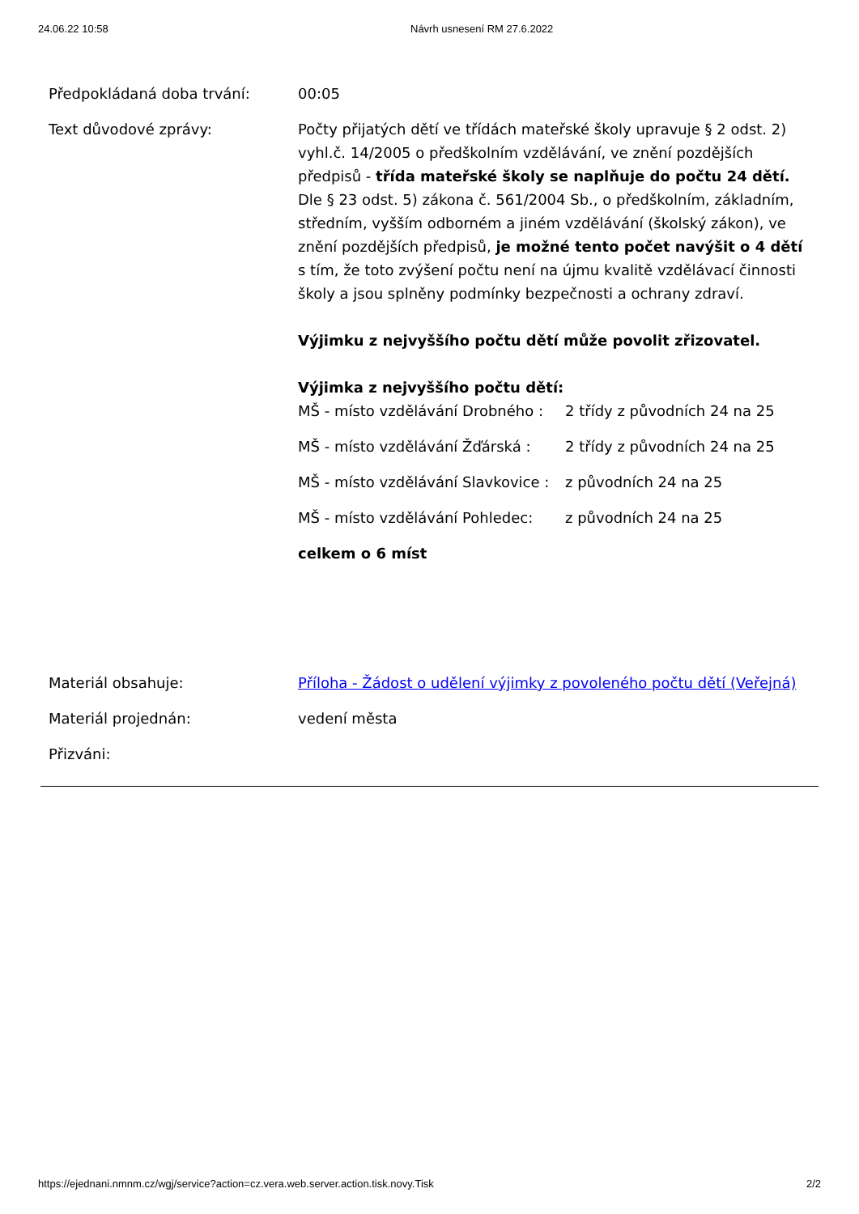24.06.22 10:58 Návrh usnesení RM 27.6.2022
| Předpokládaná doba trvání: | 00:05 |
| Text důvodové zprávy: | Počty přijatých dětí ve třídách mateřské školy upravuje § 2 odst. 2) vyhl.č. 14/2005 o předškolním vzdělávání, ve znění pozdějších předpisů - třída mateřské školy se naplňuje do počtu 24 dětí. Dle § 23 odst. 5) zákona č. 561/2004 Sb., o předškolním, základním, středním, vyšším odborném a jiném vzdělávání (školský zákon), ve znění pozdějších předpisů, je možné tento počet navýšit o 4 dětí s tím, že toto zvýšení počtu není na újmu kvalitě vzdělávací činnosti školy a jsou splněny podmínky bezpečnosti a ochrany zdraví. Výjimku z nejvyššího počtu dětí může povolit zřizovatel. Výjimka z nejvyššího počtu dětí: / MŠ - místo vzdělávání Drobného : / 2 třídy z původních 24 na 25 / / MŠ - místo vzdělávání Žďárská : / 2 třídy z původních 24 na 25 / / MŠ - místo vzdělávání Slavkovice : / z původních 24 na 25 / / MŠ - místo vzdělávání Pohledec: / z původních 24 na 25 / celkem o 6 míst |
| Materiál obsahuje: | Příloha - Žádost o udělení výjimky z povoleného počtu dětí (Veřejná) |
| Materiál projednán: | vedení města |
| Přizváni: | |
https://ejednani.nmnm.cz/wgj/service?action=cz.vera.web.server.action.tisk.novy.Tisk
2/2